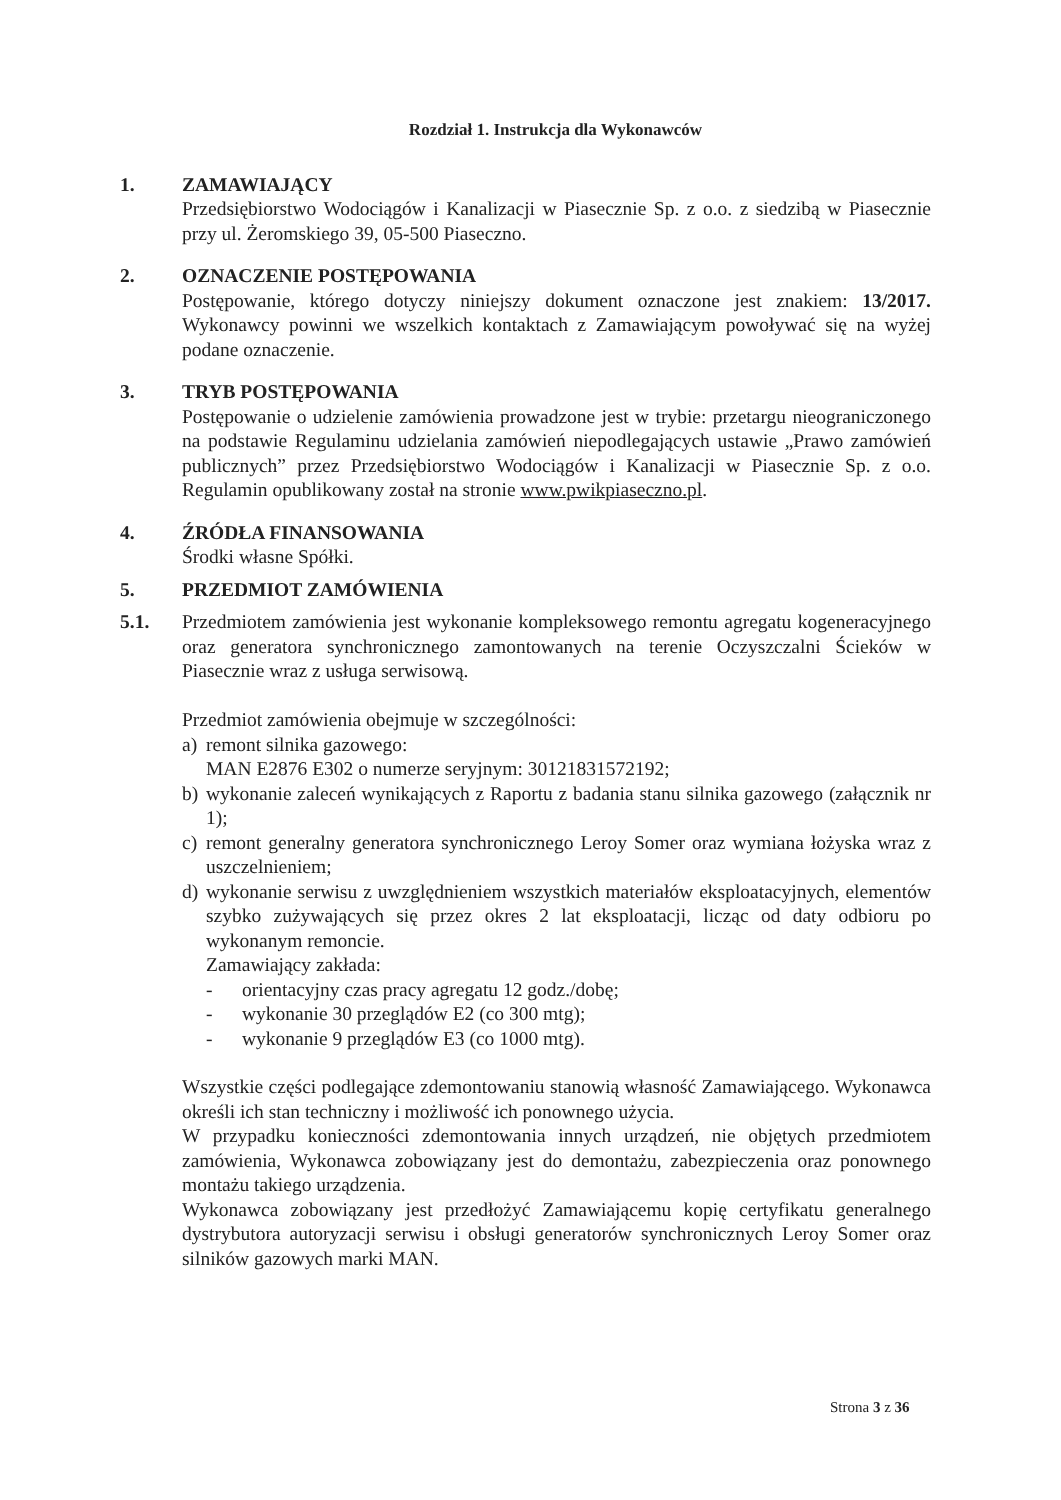Rozdział 1. Instrukcja dla Wykonawców
1. ZAMAWIAJĄCY
Przedsiębiorstwo Wodociągów i Kanalizacji w Piasecznie Sp. z o.o. z siedzibą w Piasecznie przy ul. Żeromskiego 39, 05-500 Piaseczno.
2. OZNACZENIE POSTĘPOWANIA
Postępowanie, którego dotyczy niniejszy dokument oznaczone jest znakiem: 13/2017. Wykonawcy powinni we wszelkich kontaktach z Zamawiającym powoływać się na wyżej podane oznaczenie.
3. TRYB POSTĘPOWANIA
Postępowanie o udzielenie zamówienia prowadzone jest w trybie: przetargu nieograniczonego na podstawie Regulaminu udzielania zamówień niepodlegających ustawie „Prawo zamówień publicznych” przez Przedsiębiorstwo Wodociągów i Kanalizacji w Piasecznie Sp. z o.o. Regulamin opublikowany został na stronie www.pwikpiaseczno.pl.
4. ŹRÓDŁA FINANSOWANIA
Środki własne Spółki.
5. PRZEDMIOT ZAMÓWIENIA
5.1. Przedmiotem zamówienia jest wykonanie kompleksowego remontu agregatu kogeneracyjnego oraz generatora synchronicznego zamontowanych na terenie Oczyszczalni Ścieków w Piasecznie wraz z usługa serwisową.
Przedmiot zamówienia obejmuje w szczególności:
a) remont silnika gazowego:
MAN E2876 E302 o numerze seryjnym: 30121831572192;
b) wykonanie zaleceń wynikających z Raportu z badania stanu silnika gazowego (załącznik nr 1);
c) remont generalny generatora synchronicznego Leroy Somer oraz wymiana łożyska wraz z uszczelnieniem;
d) wykonanie serwisu z uwzględnieniem wszystkich materiałów eksploatacyjnych, elementów szybko zużywających się przez okres 2 lat eksploatacji, licząc od daty odbioru po wykonanym remoncie.
Zamawiający zakłada:
- orientacyjny czas pracy agregatu 12 godz./dobę;
- wykonanie 30 przeglądów E2 (co 300 mtg);
- wykonanie 9 przeglądów E3 (co 1000 mtg).
Wszystkie części podlegające zdemontowaniu stanowią własność Zamawiającego. Wykonawca określi ich stan techniczny i możliwość ich ponownego użycia.
W przypadku konieczności zdemontowania innych urządzeń, nie objętych przedmiotem zamówienia, Wykonawca zobowiązany jest do demontażu, zabezpieczenia oraz ponownego montażu takiego urządzenia.
Wykonawca zobowiązany jest przedłożyć Zamawiającemu kopię certyfikatu generalnego dystrybutora autoryzacji serwisu i obsługi generatorów synchronicznych Leroy Somer oraz silników gazowych marki MAN.
Strona 3 z 36